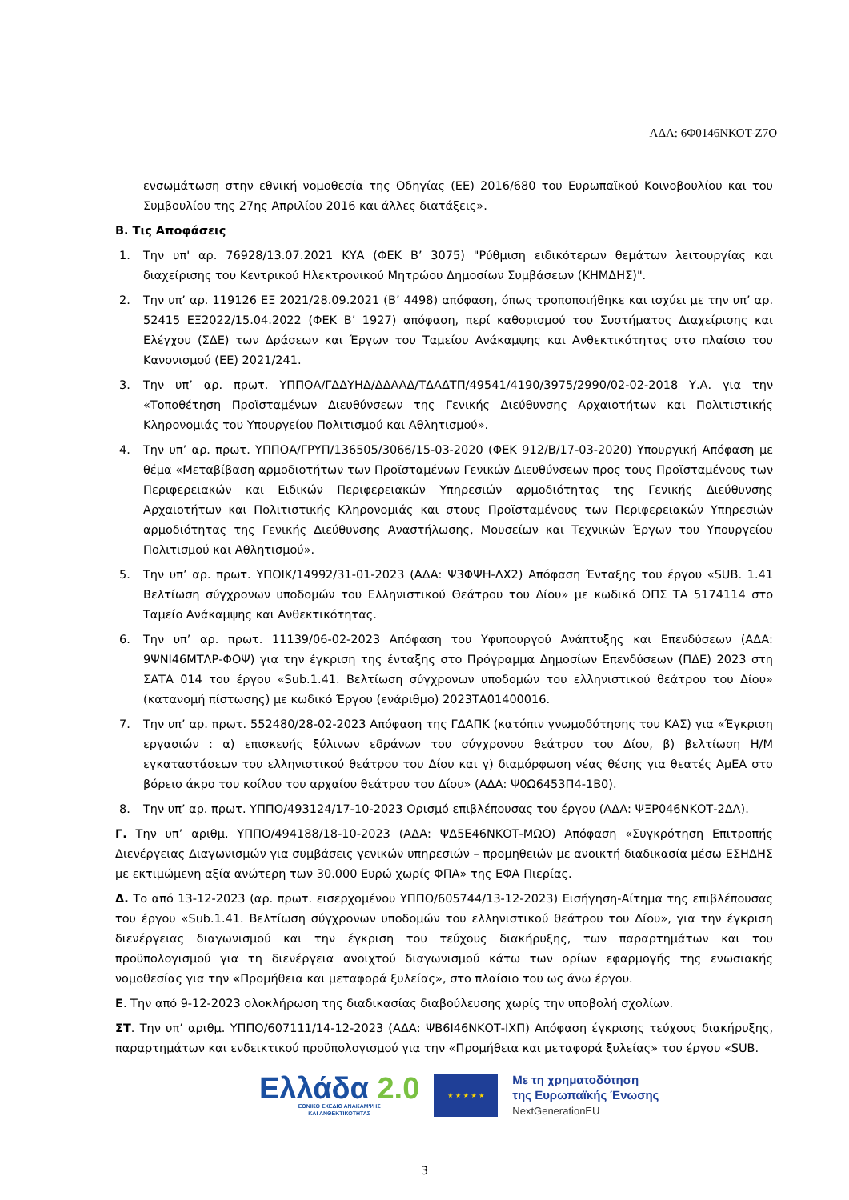ΑΔΑ: 6Φ0146ΝΚΟΤ-Ζ7Ο
ενσωμάτωση στην εθνική νομοθεσία της Οδηγίας (ΕΕ) 2016/680 του Ευρωπαϊκού Κοινοβουλίου και του Συμβουλίου της 27ης Απριλίου 2016 και άλλες διατάξεις».
Β. Τις Αποφάσεις
1. Την υπ' αρ. 76928/13.07.2021 ΚΥΑ (ΦΕΚ Β’ 3075) "Ρύθμιση ειδικότερων θεμάτων λειτουργίας και διαχείρισης του Κεντρικού Ηλεκτρονικού Μητρώου Δημοσίων Συμβάσεων (ΚΗΜΔΗΣ)".
2. Την υπ’ αρ. 119126 ΕΞ 2021/28.09.2021 (Β’ 4498) απόφαση, όπως τροποποιήθηκε και ισχύει με την υπ’ αρ. 52415 ΕΞ2022/15.04.2022 (ΦΕΚ Β’ 1927) απόφαση, περί καθορισμού του Συστήματος Διαχείρισης και Ελέγχου (ΣΔΕ) των Δράσεων και Έργων του Ταμείου Ανάκαμψης και Ανθεκτικότητας στο πλαίσιο του Κανονισμού (ΕΕ) 2021/241.
3. Την υπ’ αρ. πρωτ. ΥΠΠΟΑ/ΓΔΔΥΗΔ/ΔΔΑΑΔ/ΤΔΑΔΤΠ/49541/4190/3975/2990/02-02-2018 Υ.Α. για την «Τοποθέτηση Προϊσταμένων Διευθύνσεων της Γενικής Διεύθυνσης Αρχαιοτήτων και Πολιτιστικής Κληρονομιάς του Υπουργείου Πολιτισμού και Αθλητισμού».
4. Την υπ’ αρ. πρωτ. ΥΠΠΟΑ/ΓΡΥΠ/136505/3066/15-03-2020 (ΦΕΚ 912/Β/17-03-2020) Υπουργική Απόφαση με θέμα «Μεταβίβαση αρμοδιοτήτων των Προϊσταμένων Γενικών Διευθύνσεων προς τους Προϊσταμένους των Περιφερειακών και Ειδικών Περιφερειακών Υπηρεσιών αρμοδιότητας της Γενικής Διεύθυνσης Αρχαιοτήτων και Πολιτιστικής Κληρονομιάς και στους Προϊσταμένους των Περιφερειακών Υπηρεσιών αρμοδιότητας της Γενικής Διεύθυνσης Αναστήλωσης, Μουσείων και Τεχνικών Έργων του Υπουργείου Πολιτισμού και Αθλητισμού».
5. Την υπ’ αρ. πρωτ. ΥΠΟΙΚ/14992/31-01-2023 (ΑΔΑ: Ψ3ΦΨΗ-ΛΧ2) Απόφαση Ένταξης του έργου «SUB. 1.41 Βελτίωση σύγχρονων υποδομών του Ελληνιστικού Θεάτρου του Δίου» με κωδικό ΟΠΣ ΤΑ 5174114 στο Ταμείο Ανάκαμψης και Ανθεκτικότητας.
6. Την υπ’ αρ. πρωτ. 11139/06-02-2023 Απόφαση του Υφυπουργού Ανάπτυξης και Επενδύσεων (ΑΔΑ: 9ΨΝΙ46ΜΤΛΡ-ΦΟΨ) για την έγκριση της ένταξης στο Πρόγραμμα Δημοσίων Επενδύσεων (ΠΔΕ) 2023 στη ΣΑΤΑ 014 του έργου «Sub.1.41. Βελτίωση σύγχρονων υποδομών του ελληνιστικού θεάτρου του Δίου» (κατανομή πίστωσης) με κωδικό Έργου (ενάριθμο) 2023ΤΑ01400016.
7. Την υπ’ αρ. πρωτ. 552480/28-02-2023 Απόφαση της ΓΔΑΠΚ (κατόπιν γνωμοδότησης του ΚΑΣ) για «Έγκριση εργασιών : α) επισκευής ξύλινων εδράνων του σύγχρονου θεάτρου του Δίου, β) βελτίωση Η/Μ εγκαταστάσεων του ελληνιστικού θεάτρου του Δίου και γ) διαμόρφωση νέας θέσης για θεατές ΑμΕΑ στο βόρειο άκρο του κοίλου του αρχαίου θεάτρου του Δίου» (ΑΔΑ: Ψ0Ω6453Π4-1Β0).
8. Την υπ’ αρ. πρωτ. ΥΠΠΟ/493124/17-10-2023 Ορισμό επιβλέπουσας του έργου (ΑΔΑ: ΨΞΡ046ΝΚΟΤ-2ΔΛ).
Γ. Την υπ’ αριθμ. ΥΠΠΟ/494188/18-10-2023 (ΑΔΑ: ΨΔ5Ε46ΝΚΟΤ-ΜΩΟ) Απόφαση «Συγκρότηση Επιτροπής Διενέργειας Διαγωνισμών για συμβάσεις γενικών υπηρεσιών – προμηθειών με ανοικτή διαδικασία μέσω ΕΣΗΔΗΣ με εκτιμώμενη αξία ανώτερη των 30.000 Ευρώ χωρίς ΦΠΑ» της ΕΦΑ Πιερίας.
Δ. Το από 13-12-2023 (αρ. πρωτ. εισερχομένου ΥΠΠΟ/605744/13-12-2023) Εισήγηση-Αίτημα της επιβλέπουσας του έργου «Sub.1.41. Βελτίωση σύγχρονων υποδομών του ελληνιστικού θεάτρου του Δίου», για την έγκριση διενέργειας διαγωνισμού και την έγκριση του τεύχους διακήρυξης, των παραρτημάτων και του προϋπολογισμού για τη διενέργεια ανοιχτού διαγωνισμού κάτω των ορίων εφαρμογής της ενωσιακής νομοθεσίας για την «Προμήθεια και μεταφορά ξυλείας», στο πλαίσιο του ως άνω έργου.
Ε. Την από 9-12-2023 ολοκλήρωση της διαδικασίας διαβούλευσης χωρίς την υποβολή σχολίων.
ΣΤ. Την υπ’ αριθμ. ΥΠΠΟ/607111/14-12-2023 (ΑΔΑ: ΨΒ6Ι46ΝΚΟΤ-ΙΧΠ) Απόφαση έγκρισης τεύχους διακήρυξης, παραρτημάτων και ενδεικτικού προϋπολογισμού για την «Προμήθεια και μεταφορά ξυλείας» του έργου «SUB.
Ελλάδα 2.0
ΕΘΝΙΚΟ ΣΧΕΔΙΟ ΑΝΑΚΑΜΨΗΣ
ΚΑΙ ΑΝΘΕΚΤΙΚΟΤΗΤΑΣ
★ ★ ★ ★ ★
Με τη χρηματοδότηση
της Ευρωπαϊκής Ένωσης
NextGenerationEU
3